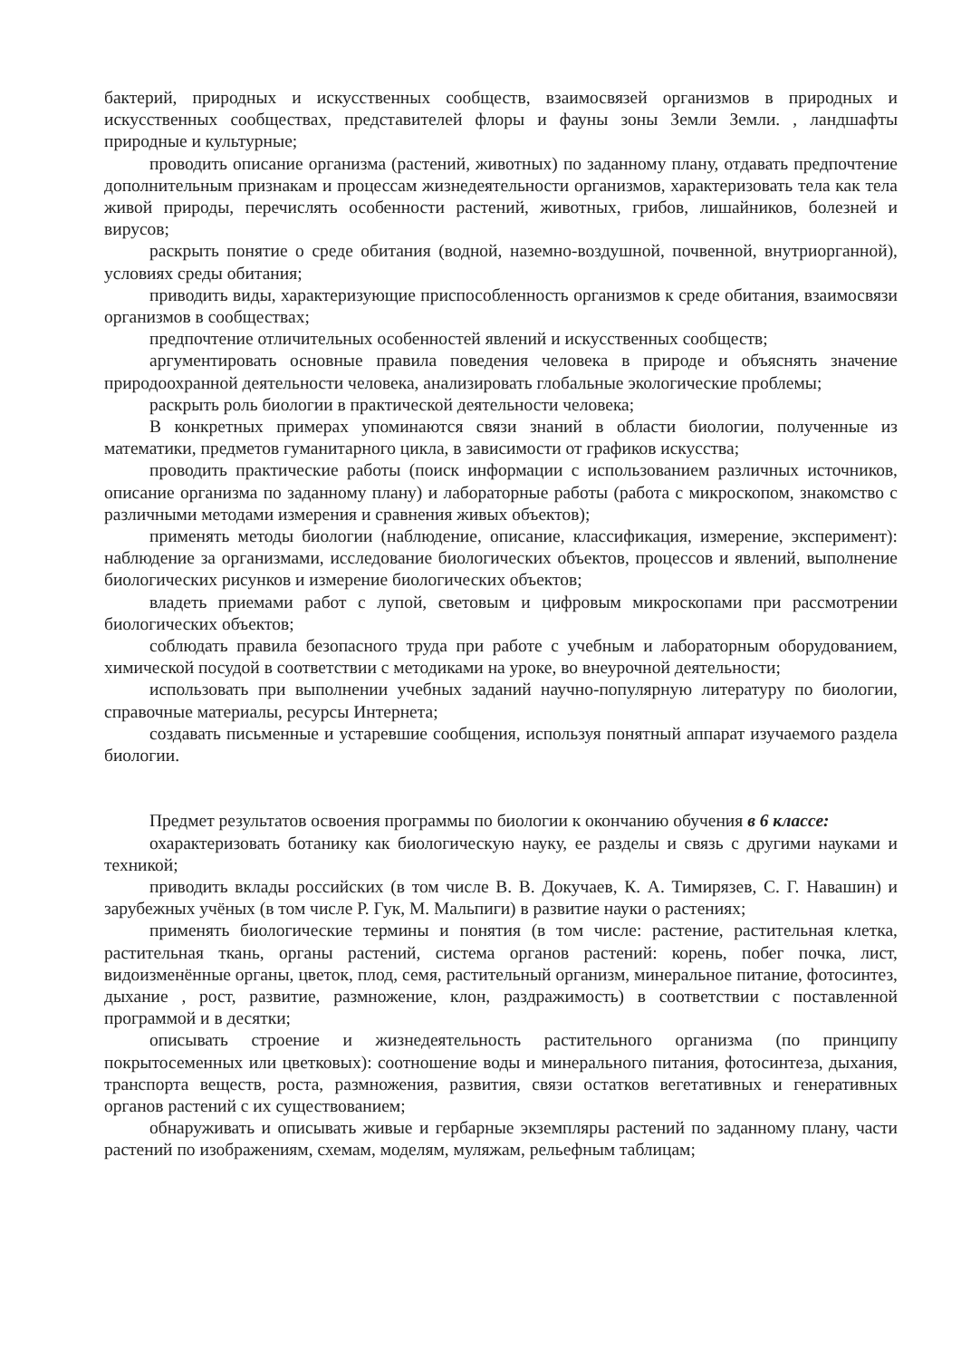бактерий, природных и искусственных сообществ, взаимосвязей организмов в природных и искусственных сообществах, представителей флоры и фауны зоны Земли Земли. , ландшафты природные и культурные;
проводить описание организма (растений, животных) по заданному плану, отдавать предпочтение дополнительным признакам и процессам жизнедеятельности организмов, характеризовать тела как тела живой природы, перечислять особенности растений, животных, грибов, лишайников, болезней и вирусов;
раскрыть понятие о среде обитания (водной, наземно-воздушной, почвенной, внутриорганной), условиях среды обитания;
приводить виды, характеризующие приспособленность организмов к среде обитания, взаимосвязи организмов в сообществах;
предпочтение отличительных особенностей явлений и искусственных сообществ;
аргументировать основные правила поведения человека в природе и объяснять значение природоохранной деятельности человека, анализировать глобальные экологические проблемы;
раскрыть роль биологии в практической деятельности человека;
В конкретных примерах упоминаются связи знаний в области биологии, полученные из математики, предметов гуманитарного цикла, в зависимости от графиков искусства;
проводить практические работы (поиск информации с использованием различных источников, описание организма по заданному плану) и лабораторные работы (работа с микроскопом, знакомство с различными методами измерения и сравнения живых объектов);
применять методы биологии (наблюдение, описание, классификация, измерение, эксперимент): наблюдение за организмами, исследование биологических объектов, процессов и явлений, выполнение биологических рисунков и измерение биологических объектов;
владеть приемами работ с лупой, световым и цифровым микроскопами при рассмотрении биологических объектов;
соблюдать правила безопасного труда при работе с учебным и лабораторным оборудованием, химической посудой в соответствии с методиками на уроке, во внеурочной деятельности;
использовать при выполнении учебных заданий научно-популярную литературу по биологии, справочные материалы, ресурсы Интернета;
создавать письменные и устаревшие сообщения, используя понятный аппарат изучаемого раздела биологии.
Предмет результатов освоения программы по биологии к окончанию обучения в 6 классе:
охарактеризовать ботанику как биологическую науку, ее разделы и связь с другими науками и техникой;
приводить вклады российских (в том числе В. В. Докучаев, К. А. Тимирязев, С. Г. Навашин) и зарубежных учёных (в том числе Р. Гук, М. Мальпиги) в развитие науки о растениях;
применять биологические термины и понятия (в том числе: растение, растительная клетка, растительная ткань, органы растений, система органов растений: корень, побег почка, лист, видоизменённые органы, цветок, плод, семя, растительный организм, минеральное питание, фотосинтез, дыхание , рост, развитие, размножение, клон, раздражимость) в соответствии с поставленной программой и в десятки;
описывать строение и жизнедеятельность растительного организма (по принципу покрытосеменных или цветковых): соотношение воды и минерального питания, фотосинтеза, дыхания, транспорта веществ, роста, размножения, развития, связи остатков вегетативных и генеративных органов растений с их существованием;
обнаруживать и описывать живые и гербарные экземпляры растений по заданному плану, части растений по изображениям, схемам, моделям, муляжам, рельефным таблицам;